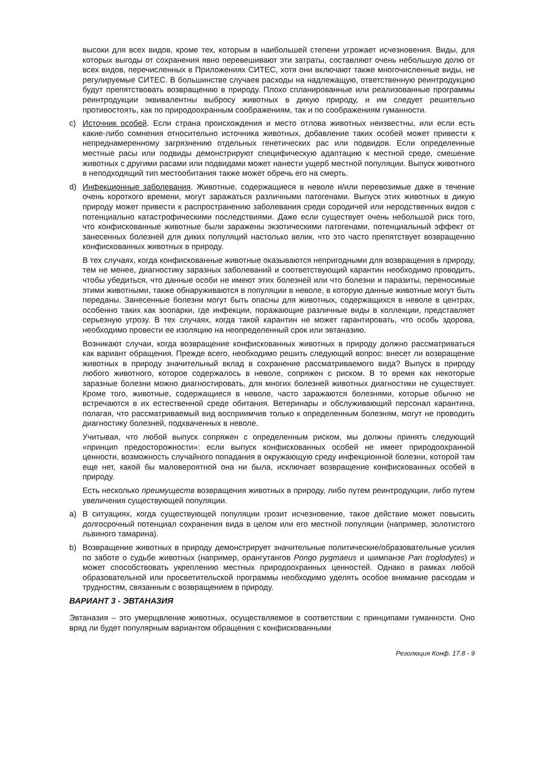высоки для всех видов, кроме тех, которым в наибольшей степени угрожает исчезновения. Виды, для которых выгоды от сохранения явно перевешивают эти затраты, составляют очень небольшую долю от всех видов, перечисленных в Приложениях СИТЕС, хотя они включают также многочисленные виды, не регулируемые СИТЕС. В большинстве случаев расходы на надлежащую, ответственную реинтродукцию будут препятствовать возвращению в природу. Плохо спланированные или реализованные программы реинтродукции эквивалентны выбросу животных в дикую природу, и им следует решительно противостоять, как по природоохранным соображениям, так и по соображениям гуманности.
c) Источник особей. Если страна происхождения и место отлова животных неизвестны, или если есть какие-либо сомнения относительно источника животных, добавление таких особей может привести к непреднамеренному загрязнению отдельных генетических рас или подвидов. Если определенные местные расы или подвиды демонстрируют специфическую адаптацию к местной среде, смешение животных с другими расами или подвидами может нанести ущерб местной популяции. Выпуск животного в неподходящий тип местообитания также может обречь его на смерть.
d) Инфекционные заболевания. Животные, содержащиеся в неволе и/или перевозимые даже в течение очень короткого времени, могут заражаться различными патогенами. Выпуск этих животных в дикую природу может привести к распространению заболевания среди сородичей или неродственных видов с потенциально катастрофическими последствиями. Даже если существует очень небольшой риск того, что конфискованные животные были заражены экзотическими патогенами, потенциальный эффект от занесенных болезней для диких популяций настолько велик, что это часто препятствует возвращению конфискованных животных в природу.
В тех случаях, когда конфискованные животные оказываются непригодными для возвращения в природу, тем не менее, диагностику заразных заболеваний и соответствующий карантин необходимо проводить, чтобы убедиться, что данные особи не имеют этих болезней или что болезни и паразиты, переносимые этими животными, также обнаруживаются в популяции в неволе, в которую данные животные могут быть переданы. Занесенные болезни могут быть опасны для животных, содержащихся в неволе в центрах, особенно таких как зоопарки, где инфекции, поражающие различные виды в коллекции, представляет серьезную угрозу. В тех случаях, когда такой карантин не может гарантировать, что особь здорова, необходимо провести ее изоляцию на неопределенный срок или эвтаназию.
Возникают случаи, когда возвращение конфискованных животных в природу должно рассматриваться как вариант обращения. Прежде всего, необходимо решить следующий вопрос: внесет ли возвращение животных в природу значительный вклад в сохранение рассматриваемого вида? Выпуск в природу любого животного, которое содержалось в неволе, сопряжен с риском. В то время как некоторые заразные болезни можно диагностировать, для многих болезней животных диагностики не существует. Кроме того, животные, содержащиеся в неволе, часто заражаются болезнями, которые обычно не встречаются в их естественной среде обитания. Ветеринары и обслуживающий персонал карантина, полагая, что рассматриваемый вид восприимчив только к определенным болезням, могут не проводить диагностику болезней, подхваченных в неволе.
Учитывая, что любой выпуск сопряжен с определенным риском, мы должны принять следующий «принцип предосторожности»: если выпуск конфискованных особей не имеет природоохранной ценности, возможность случайного попадания в окружающую среду инфекционной болезни, которой там еще нет, какой бы маловероятной она ни была, исключает возвращение конфискованных особей в природу.
Есть несколько преимуществ возвращения животных в природу, либо путем реинтродукции, либо путем увеличения существующей популяции.
a) В ситуациях, когда существующей популяции грозит исчезновение, такое действие может повысить долгосрочный потенциал сохранения вида в целом или его местной популяции (например, золотистого львиного тамарина).
b) Возвращение животных в природу демонстрирует значительные политические/образовательные усилия по заботе о судьбе животных (например, орангутангов Pongo pygmaeus и шимпанзе Pan troglodytes) и может способствовать укреплению местных природоохранных ценностей. Однако в рамках любой образовательной или просветительской программы необходимо уделять особое внимание расходам и трудностям, связанным с возвращением в природу.
ВАРИАНТ 3 - ЭВТАНАЗИЯ
Эвтаназия – это умерщвление животных, осуществляемое в соответствии с принципами гуманности. Оно вряд ли будет популярным вариантом обращения с конфискованными
Резолюция Конф. 17.8 - 9